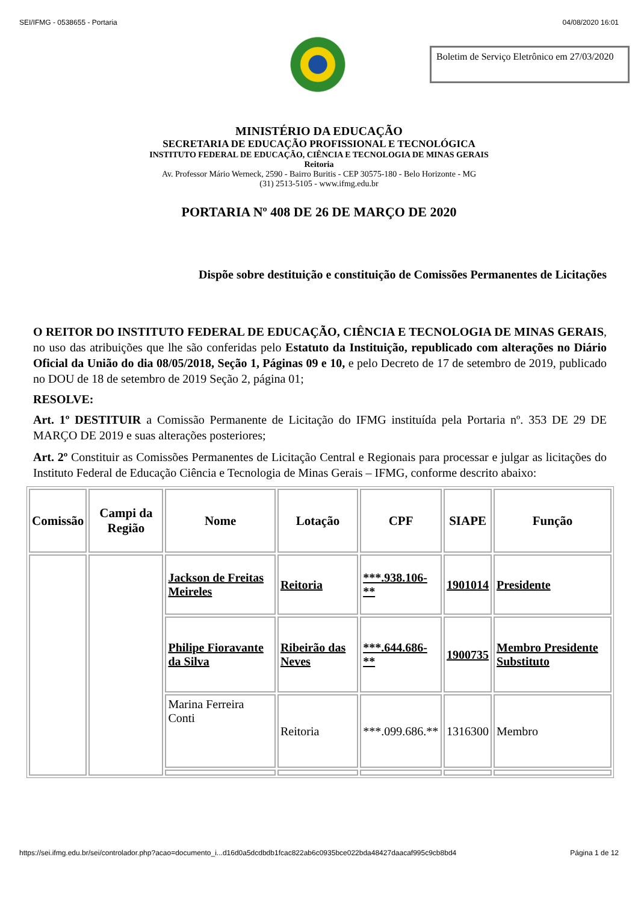SEI/IFMG - 0538655 - Portaria 04/08/2020 16:01
Boletim de Serviço Eletrônico em 27/03/2020
MINISTÉRIO DA EDUCAÇÃO
SECRETARIA DE EDUCAÇÃO PROFISSIONAL E TECNOLÓGICA
INSTITUTO FEDERAL DE EDUCAÇÃO, CIÊNCIA E TECNOLOGIA DE MINAS GERAIS
Reitoria
Av. Professor Mário Werneck, 2590 - Bairro Buritis - CEP 30575-180 - Belo Horizonte - MG
(31) 2513-5105 - www.ifmg.edu.br
PORTARIA Nº 408 DE 26 DE MARÇO DE 2020
Dispõe sobre destituição e constituição de Comissões Permanentes de Licitações
O REITOR DO INSTITUTO FEDERAL DE EDUCAÇÃO, CIÊNCIA E TECNOLOGIA DE MINAS GERAIS, no uso das atribuições que lhe são conferidas pelo Estatuto da Instituição, republicado com alterações no Diário Oficial da União do dia 08/05/2018, Seção 1, Páginas 09 e 10, e pelo Decreto de 17 de setembro de 2019, publicado no DOU de 18 de setembro de 2019 Seção 2, página 01;
RESOLVE:
Art. 1º DESTITUIR a Comissão Permanente de Licitação do IFMG instituída pela Portaria nº. 353 DE 29 DE MARÇO DE 2019 e suas alterações posteriores;
Art. 2º Constituir as Comissões Permanentes de Licitação Central e Regionais para processar e julgar as licitações do Instituto Federal de Educação Ciência e Tecnologia de Minas Gerais – IFMG, conforme descrito abaixo:
| Comissão | Campi da Região | Nome | Lotação | CPF | SIAPE | Função |
| --- | --- | --- | --- | --- | --- | --- |
| | | Jackson de Freitas Meireles | Reitoria | ***.938.106-** | 1901014 | Presidente |
| | | Philipe Fioravante da Silva | Ribeirão das Neves | ***.644.686-** | 1900735 | Membro Presidente Substituto |
| | | Marina Ferreira Conti | Reitoria | ***.099.686.** | 1316300 | Membro |
https://sei.ifmg.edu.br/sei/controlador.php?acao=documento_i...d16d0a5dcdbdb1fcac822ab6c0935bce022bda48427daacaf995c9cb8bd4 Página 1 de 12